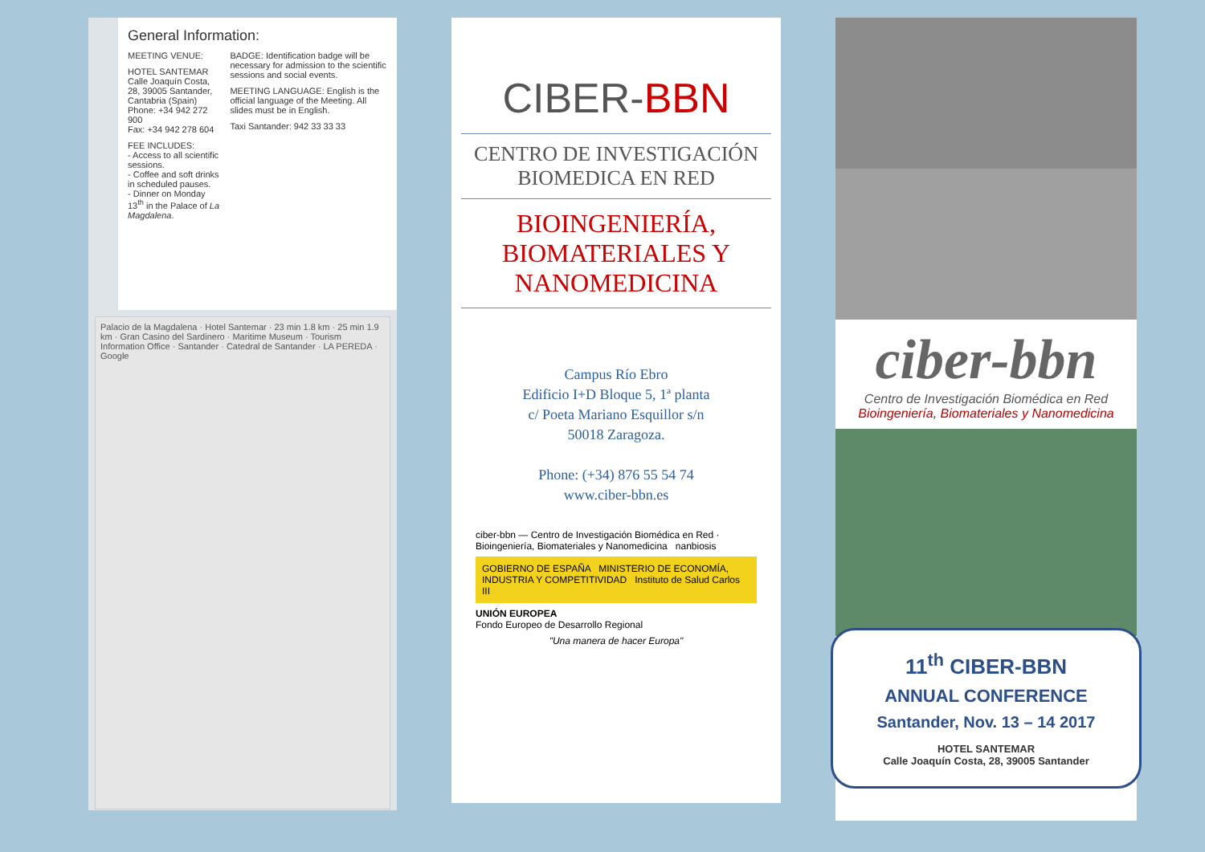General Information:
MEETING VENUE:
HOTEL SANTEMAR
Calle Joaquín Costa, 28, 39005 Santander, Cantabria (Spain)
Phone: +34 942 272 900
Fax: +34 942 278 604
FEE INCLUDES:
- Access to all scientific sessions.
- Coffee and soft drinks in scheduled pauses.
- Dinner on Monday 13<sup>th</sup> in the Palace of La Magdalena.
BADGE: Identification badge will be necessary for admission to the scientific sessions and social events.
MEETING LANGUAGE: English is the official language of the Meeting. All slides must be in English.
Taxi Santander: 942 33 33 33
Palacio de la Magdalena · Hotel Santemar · 23 min 1.8 km · 25 min 1.9 km · Gran Casino del Sardinero · Maritime Museum · Tourism Information Office · Santander · Catedral de Santander · LA PEREDA · Google
CIBER-BBN
CENTRO DE INVESTIGACIÓN
BIOMEDICA EN RED
BIOINGENIERÍA,
BIOMATERIALES Y
NANOMEDICINA
Campus Río Ebro
Edificio I+D Bloque 5, 1ª planta
c/ Poeta Mariano Esquillor s/n
50018 Zaragoza.
Phone: (+34) 876 55 54 74
www.ciber-bbn.es
ciber-bbn — Centro de Investigación Biomédica en Red · Bioingeniería, Biomateriales y Nanomedicina nanbiosis
GOBIERNO DE ESPAÑA MINISTERIO DE ECONOMÍA, INDUSTRIA Y COMPETITIVIDAD Instituto de Salud Carlos III
UNIÓN EUROPEA
Fondo Europeo de Desarrollo Regional
"Una manera de hacer Europa"
ciber-bbn
Centro de Investigación Biomédica en Red
Bioingeniería, Biomateriales y Nanomedicina
11<sup>th</sup> CIBER-BBN
ANNUAL CONFERENCE
Santander, Nov. 13 – 14 2017
HOTEL SANTEMAR
Calle Joaquín Costa, 28, 39005 Santander